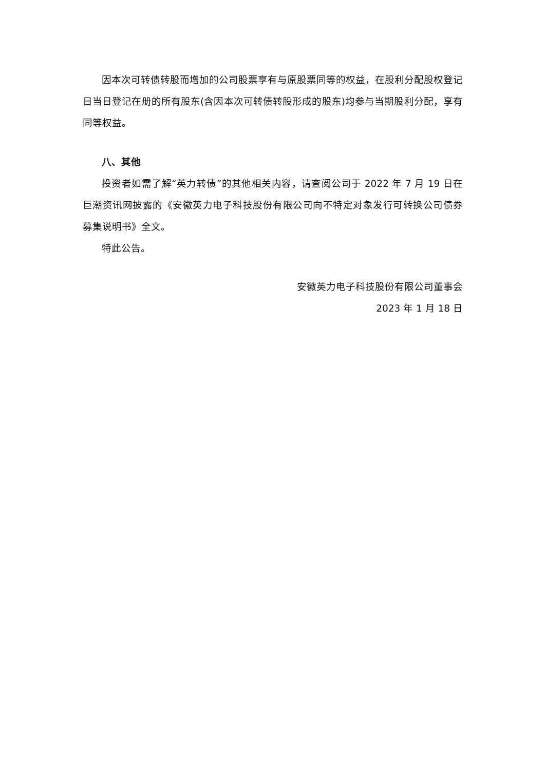因本次可转债转股而增加的公司股票享有与原股票同等的权益，在股利分配股权登记日当日登记在册的所有股东(含因本次可转债转股形成的股东)均参与当期股利分配，享有同等权益。
八、其他
投资者如需了解“英力转债”的其他相关内容，请查阅公司于 2022 年 7 月 19 日在巨潮资讯网披露的《安徽英力电子科技股份有限公司向不特定对象发行可转换公司债券募集说明书》全文。
特此公告。
安徽英力电子科技股份有限公司董事会
2023 年 1 月 18 日